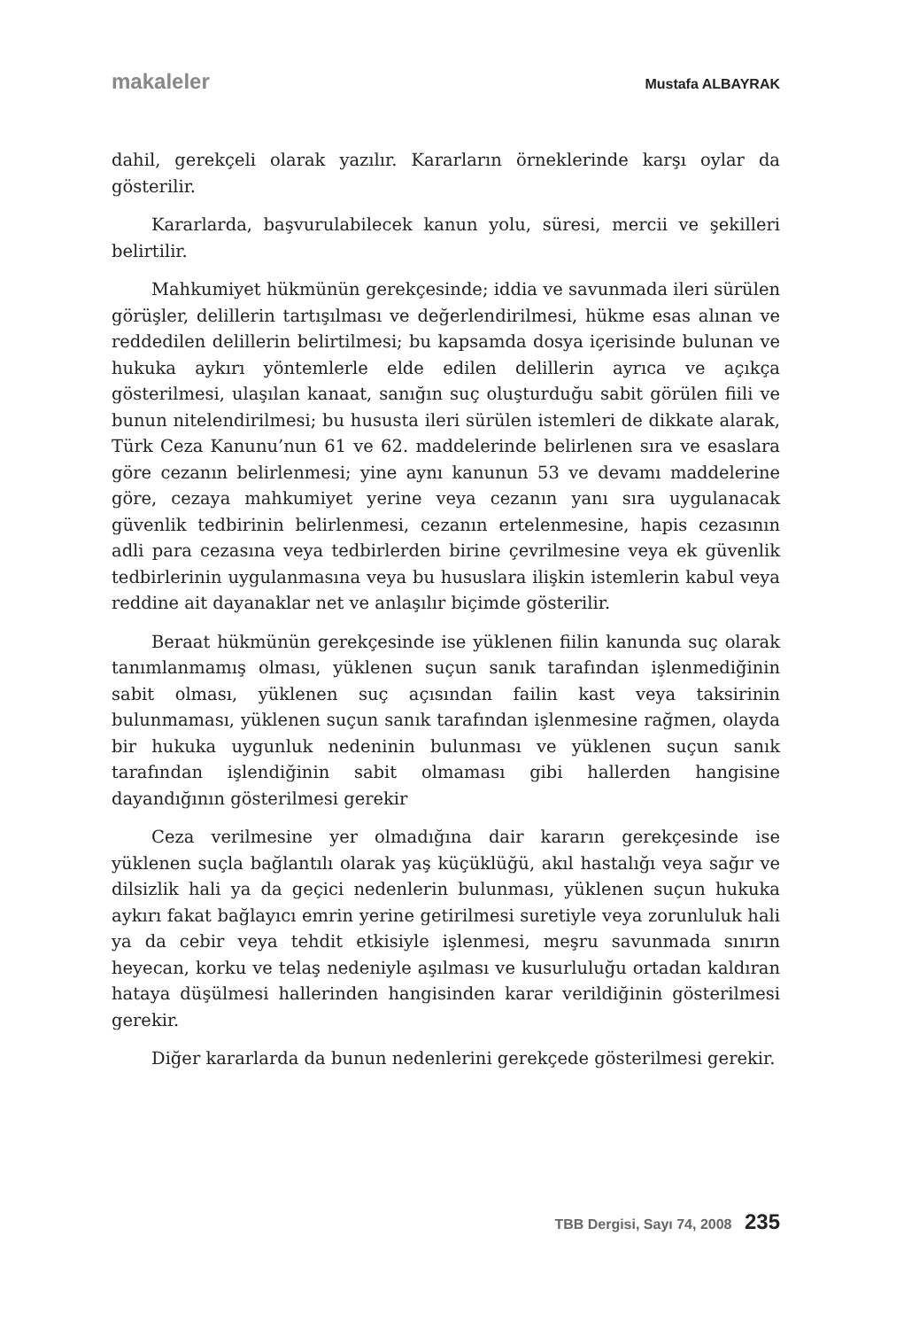makaleler Mustafa ALBAYRAK
dahil, gerekçeli olarak yazılır. Kararların örneklerinde karşı oylar da gösterilir.
Kararlarda, başvurulabilecek kanun yolu, süresi, mercii ve şekilleri belirtilir.
Mahkumiyet hükmünün gerekçesinde; iddia ve savunmada ileri sürülen görüşler, delillerin tartışılması ve değerlendirilmesi, hükme esas alınan ve reddedilen delillerin belirtilmesi; bu kapsamda dosya içerisinde bulunan ve hukuka aykırı yöntemlerle elde edilen delillerin ayrıca ve açıkça gösterilmesi, ulaşılan kanaat, sanığın suç oluşturduğu sabit görülen fiili ve bunun nitelendirilmesi; bu hususta ileri sürülen istemleri de dikkate alarak, Türk Ceza Kanunu’nun 61 ve 62. maddelerinde belirlenen sıra ve esaslara göre cezanın belirlenmesi; yine aynı kanunun 53 ve devamı maddelerine göre, cezaya mahkumiyet yerine veya cezanın yanı sıra uygulanacak güvenlik tedbirinin belirlenmesi, cezanın ertelenmesine, hapis cezasının adli para cezasına veya tedbirlerden birine çevrilmesine veya ek güvenlik tedbirlerinin uygulanmasına veya bu hususlara ilişkin istemlerin kabul veya reddine ait dayanaklar net ve anlaşılır biçimde gösterilir.
Beraat hükmünün gerekçesinde ise yüklenen fiilin kanunda suç olarak tanımlanmamış olması, yüklenen suçun sanık tarafından işlenmediğinin sabit olması, yüklenen suç açısından failin kast veya taksirinin bulunmaması, yüklenen suçun sanık tarafından işlenmesine rağmen, olayda bir hukuka uygunluk nedeninin bulunması ve yüklenen suçun sanık tarafından işlendiğinin sabit olmaması gibi hallerden hangisine dayandığının gösterilmesi gerekir
Ceza verilmesine yer olmadığına dair kararın gerekçesinde ise yüklenen suçla bağlantılı olarak yaş küçüklüğü, akıl hastalığı veya sağır ve dilsizlik hali ya da geçici nedenlerin bulunması, yüklenen suçun hukuka aykırı fakat bağlayıcı emrin yerine getirilmesi suretiyle veya zorunluluk hali ya da cebir veya tehdit etkisiyle işlenmesi, meşru savunmada sınırın heyecan, korku ve telaş nedeniyle aşılması ve kusurluluğu ortadan kaldıran hataya düşülmesi hallerinden hangisinden karar verildiğinin gösterilmesi gerekir.
Diğer kararlarda da bunun nedenlerini gerekçede gösterilmesi gerekir.
TBB Dergisi, Sayı 74, 2008 235